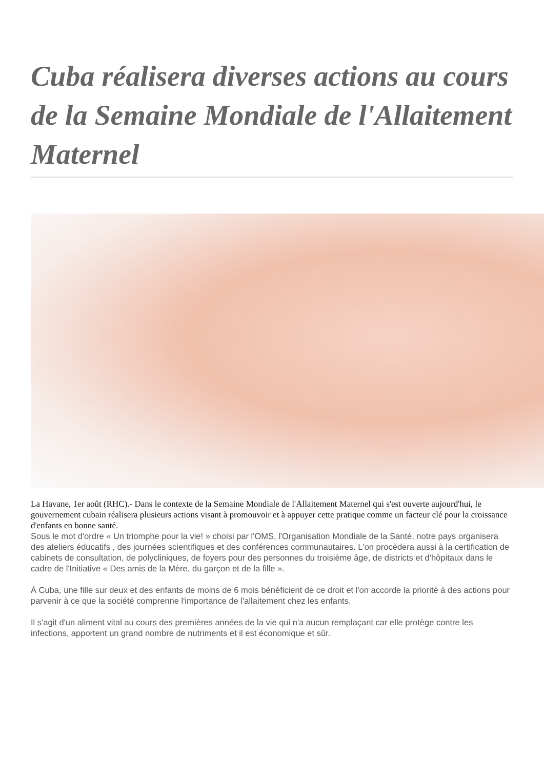Cuba réalisera diverses actions au cours de la Semaine Mondiale de l'Allaitement Maternel
La Havane, 1er août (RHC).- Dans le contexte de la Semaine Mondiale de l'Allaitement Maternel qui s'est ouverte aujourd'hui, le gouvernement cubain réalisera plusieurs actions visant à promouvoir et à appuyer cette pratique comme un facteur clé pour la croissance d'enfants en bonne santé.
Sous le mot d'ordre « Un triomphe pour la vie! » choisi par l'OMS, l'Organisation Mondiale de la Santé, notre pays organisera des ateliers éducatifs , des journées scientifiques et des conférences communautaires. L'on procèdera aussi à la certification de cabinets de consultation, de polycliniques, de foyers pour des personnes du troisième âge, de districts et d'hôpitaux dans le cadre de l'Initiative « Des amis de la Mère, du garçon et de la fille ».
À Cuba, une fille sur deux et des enfants de moins de 6 mois bénéficient de ce droit et l'on accorde la priorité à des actions pour parvenir à ce que la société comprenne l'importance de l'allaitement chez les enfants.
Il s'agit d'un aliment vital au cours des premières années de la vie qui n'a aucun remplaçant car elle protège contre les infections, apportent un grand nombre de nutriments et il est économique et sûr.